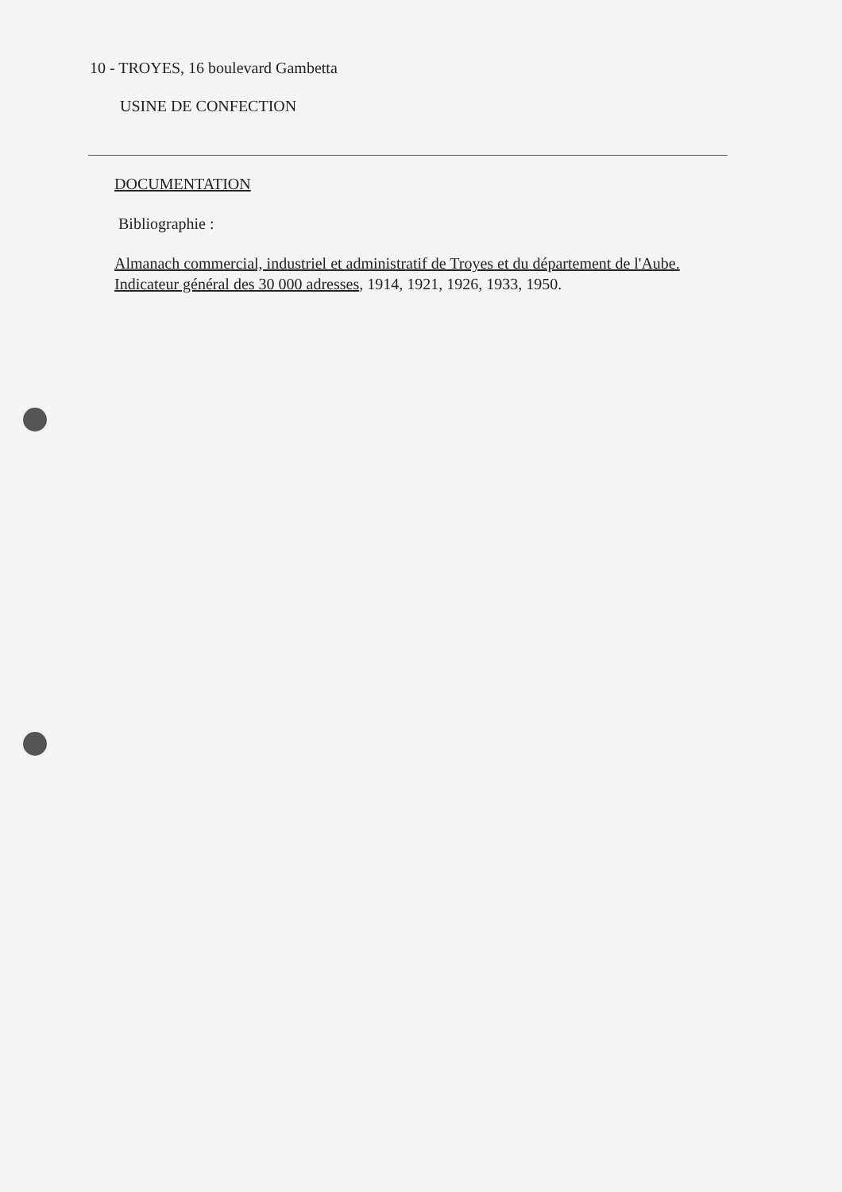10 - TROYES, 16 boulevard Gambetta
USINE DE CONFECTION
DOCUMENTATION
Bibliographie :
Almanach commercial, industriel et administratif de Troyes et du département de l'Aube. Indicateur général des 30 000 adresses, 1914, 1921, 1926, 1933, 1950.